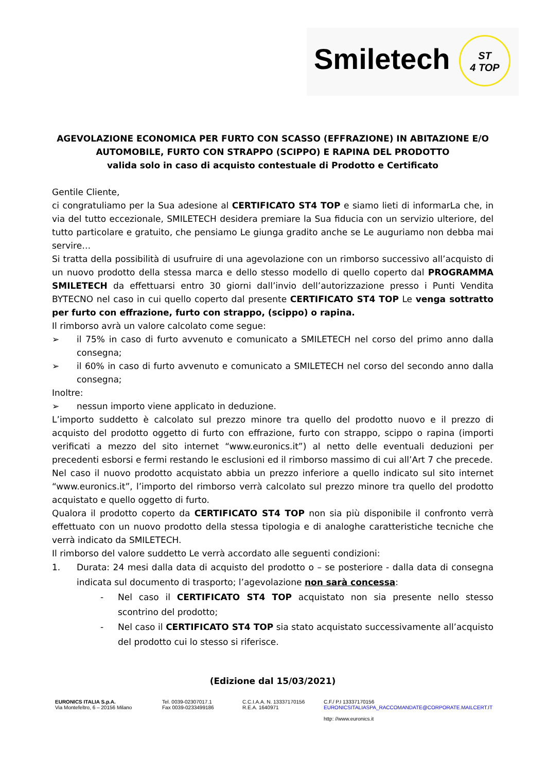Smiletech
ST
4 TOP
AGEVOLAZIONE ECONOMICA PER FURTO CON SCASSO (EFFRAZIONE) IN ABITAZIONE E/O AUTOMOBILE, FURTO CON STRAPPO (SCIPPO) E RAPINA DEL PRODOTTO
valida solo in caso di acquisto contestuale di Prodotto e Certificato
Gentile Cliente,
ci congratuliamo per la Sua adesione al CERTIFICATO ST4 TOP e siamo lieti di informarLa che, in via del tutto eccezionale, SMILETECH desidera premiare la Sua fiducia con un servizio ulteriore, del tutto particolare e gratuito, che pensiamo Le giunga gradito anche se Le auguriamo non debba mai servire…
Si tratta della possibilità di usufruire di una agevolazione con un rimborso successivo all’acquisto di un nuovo prodotto della stessa marca e dello stesso modello di quello coperto dal PROGRAMMA SMILETECH da effettuarsi entro 30 giorni dall’invio dell’autorizzazione presso i Punti Vendita BYTECNO nel caso in cui quello coperto dal presente CERTIFICATO ST4 TOP Le venga sottratto per furto con effrazione, furto con strappo, (scippo) o rapina.
Il rimborso avrà un valore calcolato come segue:
➢ il 75% in caso di furto avvenuto e comunicato a SMILETECH nel corso del primo anno dalla consegna;
➢ il 60% in caso di furto avvenuto e comunicato a SMILETECH nel corso del secondo anno dalla consegna;
Inoltre:
➢ nessun importo viene applicato in deduzione.
L’importo suddetto è calcolato sul prezzo minore tra quello del prodotto nuovo e il prezzo di acquisto del prodotto oggetto di furto con effrazione, furto con strappo, scippo o rapina (importi verificati a mezzo del sito internet “www.euronics.it”) al netto delle eventuali deduzioni per precedenti esborsi e fermi restando le esclusioni ed il rimborso massimo di cui all’Art 7 che precede.
Nel caso il nuovo prodotto acquistato abbia un prezzo inferiore a quello indicato sul sito internet “www.euronics.it”, l’importo del rimborso verrà calcolato sul prezzo minore tra quello del prodotto acquistato e quello oggetto di furto.
Qualora il prodotto coperto da CERTIFICATO ST4 TOP non sia più disponibile il confronto verrà effettuato con un nuovo prodotto della stessa tipologia e di analoghe caratteristiche tecniche che verrà indicato da SMILETECH.
Il rimborso del valore suddetto Le verrà accordato alle seguenti condizioni:
1. Durata: 24 mesi dalla data di acquisto del prodotto o – se posteriore - dalla data di consegna indicata sul documento di trasporto; l’agevolazione non sarà concessa:
- Nel caso il CERTIFICATO ST4 TOP acquistato non sia presente nello stesso scontrino del prodotto;
- Nel caso il CERTIFICATO ST4 TOP sia stato acquistato successivamente all’acquisto del prodotto cui lo stesso si riferisce.
(Edizione dal 15/03/2021)
EURONICS ITALIA S.p.A.
Via Montefeltro, 6 – 20156 Milano
Tel. 0039-02307017.1
Fax 0039-0233499186
C.C.I.A.A. N. 13337170156
R.E.A. 1640971
C.F./ P.I 13337170156
EURONICSITALIASPA_RACCOMANDATE@CORPORATE.MAILCERT.IT
http: //www.euronics.it